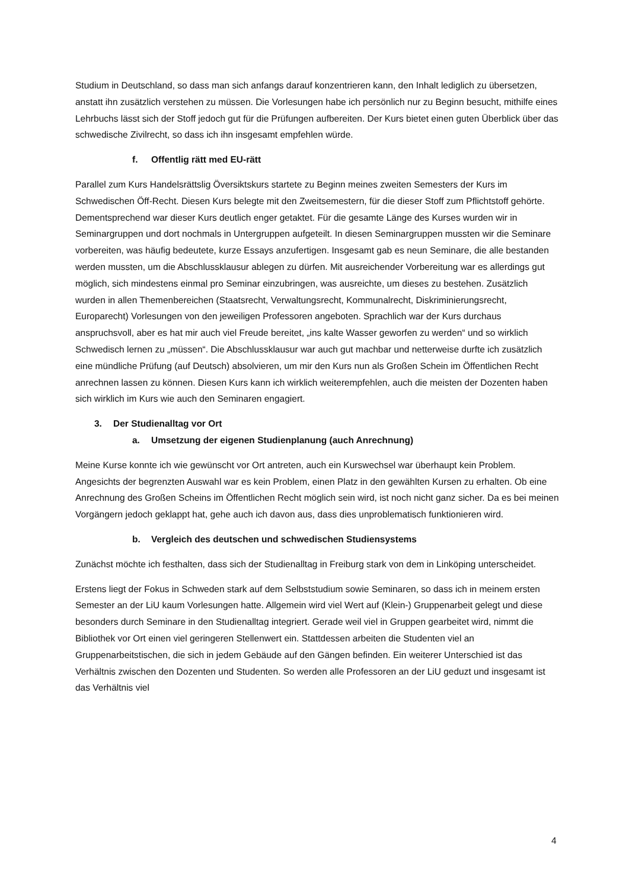Studium in Deutschland, so dass man sich anfangs darauf konzentrieren kann, den Inhalt lediglich zu übersetzen, anstatt ihn zusätzlich verstehen zu müssen. Die Vorlesungen habe ich persönlich nur zu Beginn besucht, mithilfe eines Lehrbuchs lässt sich der Stoff jedoch gut für die Prüfungen aufbereiten. Der Kurs bietet einen guten Überblick über das schwedische Zivilrecht, so dass ich ihn insgesamt empfehlen würde.
f. Offentlig rätt med EU-rätt
Parallel zum Kurs Handelsrättslig Översiktskurs startete zu Beginn meines zweiten Semesters der Kurs im Schwedischen Öff-Recht. Diesen Kurs belegte mit den Zweitsemestern, für die dieser Stoff zum Pflichtstoff gehörte. Dementsprechend war dieser Kurs deutlich enger getaktet. Für die gesamte Länge des Kurses wurden wir in Seminargruppen und dort nochmals in Untergruppen aufgeteilt. In diesen Seminargruppen mussten wir die Seminare vorbereiten, was häufig bedeutete, kurze Essays anzufertigen. Insgesamt gab es neun Seminare, die alle bestanden werden mussten, um die Abschlussklausur ablegen zu dürfen. Mit ausreichender Vorbereitung war es allerdings gut möglich, sich mindestens einmal pro Seminar einzubringen, was ausreichte, um dieses zu bestehen. Zusätzlich wurden in allen Themenbereichen (Staatsrecht, Verwaltungsrecht, Kommunalrecht, Diskriminierungsrecht, Europarecht) Vorlesungen von den jeweiligen Professoren angeboten. Sprachlich war der Kurs durchaus anspruchsvoll, aber es hat mir auch viel Freude bereitet, „ins kalte Wasser geworfen zu werden“ und so wirklich Schwedisch lernen zu „müssen“. Die Abschlussklausur war auch gut machbar und netterweise durfte ich zusätzlich eine mündliche Prüfung (auf Deutsch) absolvieren, um mir den Kurs nun als Großen Schein im Öffentlichen Recht anrechnen lassen zu können. Diesen Kurs kann ich wirklich weiterempfehlen, auch die meisten der Dozenten haben sich wirklich im Kurs wie auch den Seminaren engagiert.
3. Der Studienalltag vor Ort
a. Umsetzung der eigenen Studienplanung (auch Anrechnung)
Meine Kurse konnte ich wie gewünscht vor Ort antreten, auch ein Kurswechsel war überhaupt kein Problem. Angesichts der begrenzten Auswahl war es kein Problem, einen Platz in den gewählten Kursen zu erhalten. Ob eine Anrechnung des Großen Scheins im Öffentlichen Recht möglich sein wird, ist noch nicht ganz sicher. Da es bei meinen Vorgängern jedoch geklappt hat, gehe auch ich davon aus, dass dies unproblematisch funktionieren wird.
b. Vergleich des deutschen und schwedischen Studiensystems
Zunächst möchte ich festhalten, dass sich der Studienalltag in Freiburg stark von dem in Linköping unterscheidet.
Erstens liegt der Fokus in Schweden stark auf dem Selbststudium sowie Seminaren, so dass ich in meinem ersten Semester an der LiU kaum Vorlesungen hatte. Allgemein wird viel Wert auf (Klein-) Gruppenarbeit gelegt und diese besonders durch Seminare in den Studienalltag integriert. Gerade weil viel in Gruppen gearbeitet wird, nimmt die Bibliothek vor Ort einen viel geringeren Stellenwert ein. Stattdessen arbeiten die Studenten viel an Gruppenarbeitstischen, die sich in jedem Gebäude auf den Gängen befinden. Ein weiterer Unterschied ist das Verhältnis zwischen den Dozenten und Studenten. So werden alle Professoren an der LiU geduzt und insgesamt ist das Verhältnis viel
4